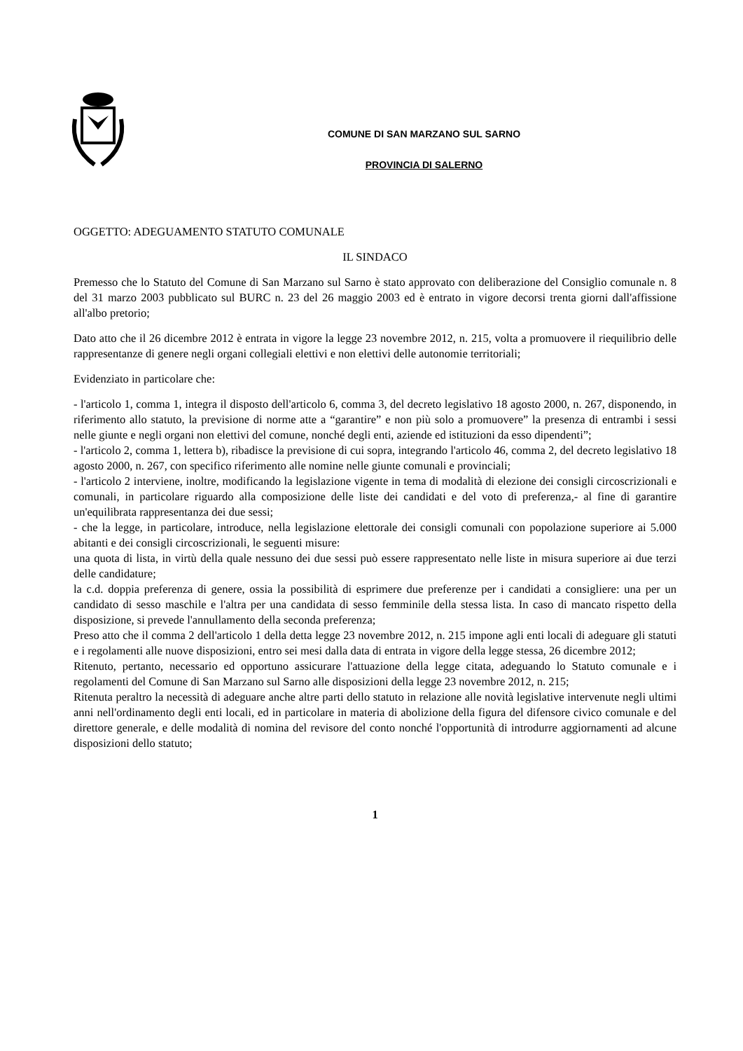COMUNE DI SAN MARZANO SUL SARNO
PROVINCIA DI SALERNO
OGGETTO: ADEGUAMENTO STATUTO COMUNALE
IL SINDACO
Premesso che lo Statuto del Comune di San Marzano sul Sarno è stato approvato con deliberazione del Consiglio comunale n. 8 del 31 marzo 2003 pubblicato sul BURC n. 23 del 26 maggio 2003 ed è entrato in vigore decorsi trenta giorni dall'affissione all'albo pretorio;
Dato atto che il 26 dicembre 2012 è entrata in vigore la legge 23 novembre 2012, n. 215, volta a promuovere il riequilibrio delle rappresentanze di genere negli organi collegiali elettivi e non elettivi delle autonomie territoriali;
Evidenziato in particolare che:
- l'articolo 1, comma 1, integra il disposto dell'articolo 6, comma 3, del decreto legislativo 18 agosto 2000, n. 267, disponendo, in riferimento allo statuto, la previsione di norme atte a “garantire” e non più solo a promuovere” la presenza di entrambi i sessi nelle giunte e negli organi non elettivi del comune, nonché degli enti, aziende ed istituzioni da esso dipendenti”;
- l'articolo 2, comma 1, lettera b), ribadisce la previsione di cui sopra, integrando l'articolo 46, comma 2, del decreto legislativo 18 agosto 2000, n. 267, con specifico riferimento alle nomine nelle giunte comunali e provinciali;
- l'articolo 2 interviene, inoltre, modificando la legislazione vigente in tema di modalità di elezione dei consigli circoscrizionali e comunali, in particolare riguardo alla composizione delle liste dei candidati e del voto di preferenza,- al fine di garantire un'equilibrata rappresentanza dei due sessi;
- che la legge, in particolare, introduce, nella legislazione elettorale dei consigli comunali con popolazione superiore ai 5.000 abitanti e dei consigli circoscrizionali, le seguenti misure:
una quota di lista, in virtù della quale nessuno dei due sessi può essere rappresentato nelle liste in misura superiore ai due terzi delle candidature;
la c.d. doppia preferenza di genere, ossia la possibilità di esprimere due preferenze per i candidati a consigliere: una per un candidato di sesso maschile e l'altra per una candidata di sesso femminile della stessa lista. In caso di mancato rispetto della disposizione, si prevede l'annullamento della seconda preferenza;
Preso atto che il comma 2 dell'articolo 1 della detta legge 23 novembre 2012, n. 215 impone agli enti locali di adeguare gli statuti e i regolamenti alle nuove disposizioni, entro sei mesi dalla data di entrata in vigore della legge stessa, 26 dicembre 2012;
Ritenuto, pertanto, necessario ed opportuno assicurare l'attuazione della legge citata, adeguando lo Statuto comunale e i regolamenti del Comune di San Marzano sul Sarno alle disposizioni della legge 23 novembre 2012, n. 215;
Ritenuta peraltro la necessità di adeguare anche altre parti dello statuto in relazione alle novità legislative intervenute negli ultimi anni nell'ordinamento degli enti locali, ed in particolare in materia di abolizione della figura del difensore civico comunale e del direttore generale, e delle modalità di nomina del revisore del conto nonché l'opportunità di introdurre aggiornamenti ad alcune disposizioni dello statuto;
1